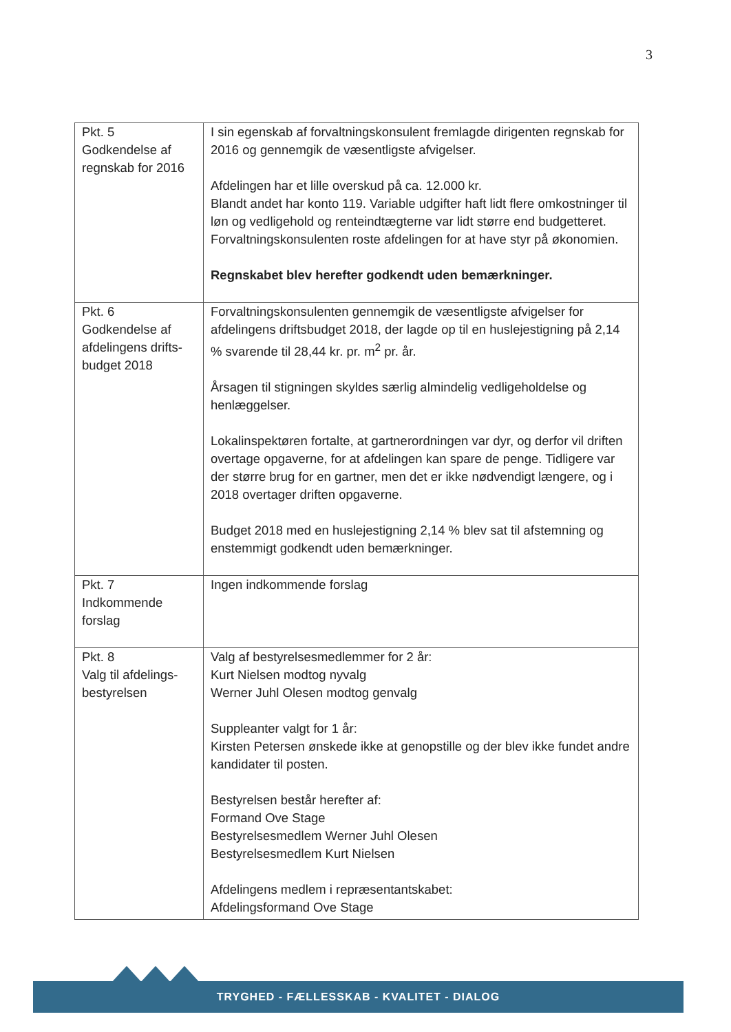3
| Pkt. 5 Godkendelse af regnskab for 2016 | I sin egenskab af forvaltningskonsulent fremlagde dirigenten regnskab for 2016 og gennemgik de væsentligste afvigelser. Afdelingen har et lille overskud på ca. 12.000 kr. Blandt andet har konto 119. Variable udgifter haft lidt flere omkostninger til løn og vedligehold og renteindtægterne var lidt større end budgetteret. Forvaltningskonsulenten roste afdelingen for at have styr på økonomien. Regnskabet blev herefter godkendt uden bemærkninger. |
| Pkt. 6 Godkendelse af afdelingens drifts-budget 2018 | Forvaltningskonsulenten gennemgik de væsentligste afvigelser for afdelingens driftsbudget 2018, der lagde op til en huslejestigning på 2,14 % svarende til 28,44 kr. pr. m<sup>2</sup> pr. år. Årsagen til stigningen skyldes særlig almindelig vedligeholdelse og henlæggelser. Lokalinspektøren fortalte, at gartnerordningen var dyr, og derfor vil driften overtage opgaverne, for at afdelingen kan spare de penge. Tidligere var der større brug for en gartner, men det er ikke nødvendigt længere, og i 2018 overtager driften opgaverne. Budget 2018 med en huslejestigning 2,14 % blev sat til afstemning og enstemmigt godkendt uden bemærkninger. |
| Pkt. 7 Indkommende forslag | Ingen indkommende forslag |
| Pkt. 8 Valg til afdelings-bestyrelsen | Valg af bestyrelsesmedlemmer for 2 år: Kurt Nielsen modtog nyvalg Werner Juhl Olesen modtog genvalg Suppleanter valgt for 1 år: Kirsten Petersen ønskede ikke at genopstille og der blev ikke fundet andre kandidater til posten. Bestyrelsen består herefter af: Formand Ove Stage Bestyrelsesmedlem Werner Juhl Olesen Bestyrelsesmedlem Kurt Nielsen Afdelingens medlem i repræsentantskabet: Afdelingsformand Ove Stage |
TRYGHED - FÆLLESSKAB - KVALITET - DIALOG